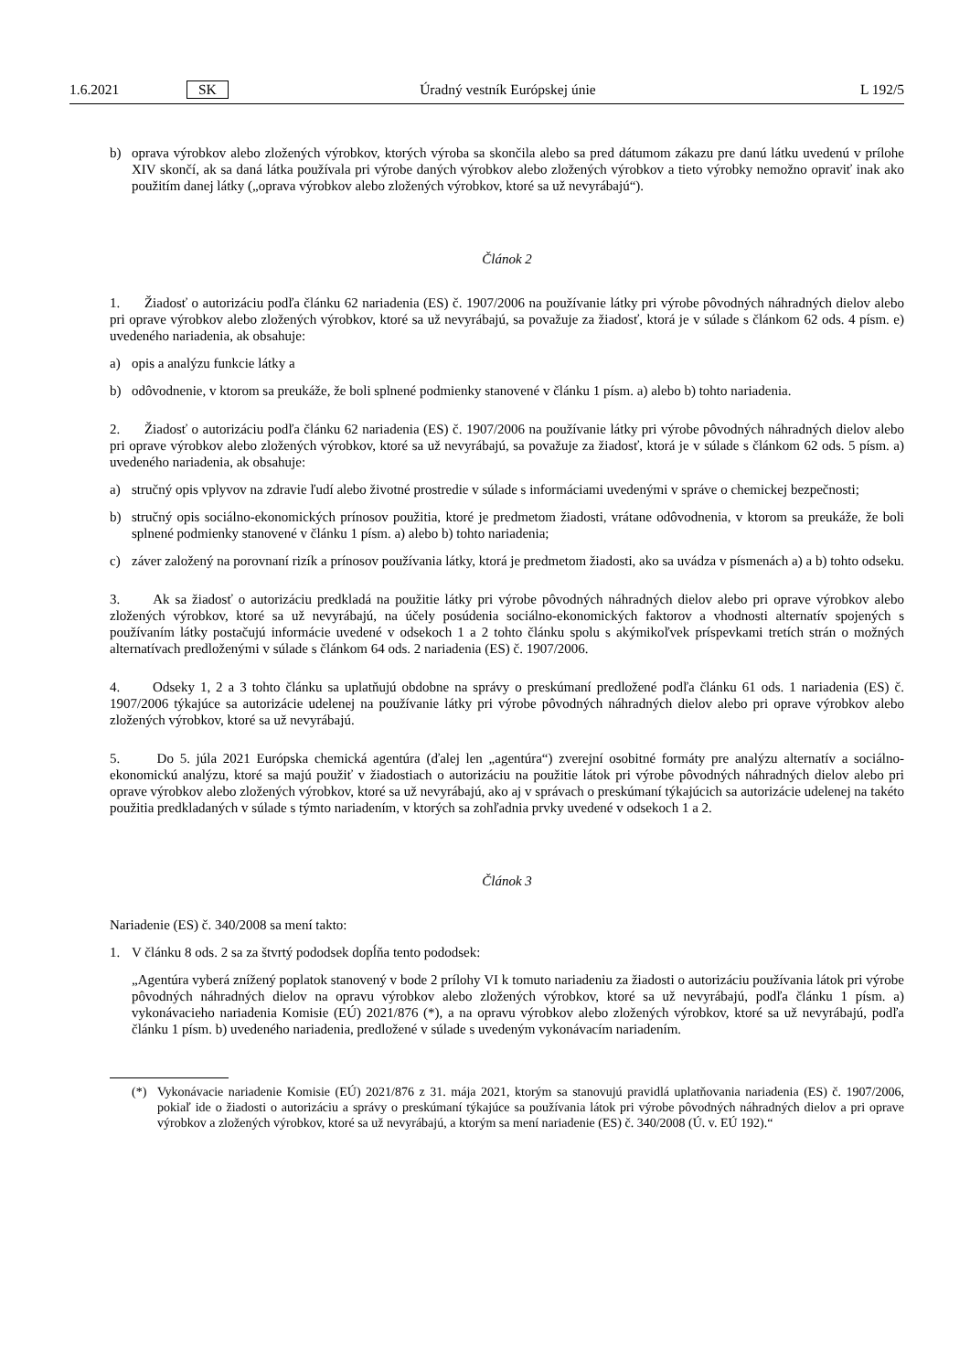1.6.2021 SK Úradný vestník Európskej únie L 192/5
b) oprava výrobkov alebo zložených výrobkov, ktorých výroba sa skončila alebo sa pred dátumom zákazu pre danú látku uvedenú v prílohe XIV skončí, ak sa daná látka používala pri výrobe daných výrobkov alebo zložených výrobkov a tieto výrobky nemožno opraviť inak ako použitím danej látky („oprava výrobkov alebo zložených výrobkov, ktoré sa už nevyrábajú“).
Článok 2
1. Žiadosť o autorizáciu podľa článku 62 nariadenia (ES) č. 1907/2006 na používanie látky pri výrobe pôvodných náhradných dielov alebo pri oprave výrobkov alebo zložených výrobkov, ktoré sa už nevyrábajú, sa považuje za žiadosť, ktorá je v súlade s článkom 62 ods. 4 písm. e) uvedeného nariadenia, ak obsahuje:
a) opis a analýzu funkcie látky a
b) odôvodnenie, v ktorom sa preukáže, že boli splnené podmienky stanovené v článku 1 písm. a) alebo b) tohto nariadenia.
2. Žiadosť o autorizáciu podľa článku 62 nariadenia (ES) č. 1907/2006 na používanie látky pri výrobe pôvodných náhradných dielov alebo pri oprave výrobkov alebo zložených výrobkov, ktoré sa už nevyrábajú, sa považuje za žiadosť, ktorá je v súlade s článkom 62 ods. 5 písm. a) uvedeného nariadenia, ak obsahuje:
a) stručný opis vplyvov na zdravie ľudí alebo životné prostredie v súlade s informáciami uvedenými v správe o chemickej bezpečnosti;
b) stručný opis sociálno-ekonomických prínosov použitia, ktoré je predmetom žiadosti, vrátane odôvodnenia, v ktorom sa preukáže, že boli splnené podmienky stanovené v článku 1 písm. a) alebo b) tohto nariadenia;
c) záver založený na porovnaní rizík a prínosov používania látky, ktorá je predmetom žiadosti, ako sa uvádza v písmenách a) a b) tohto odseku.
3. Ak sa žiadosť o autorizáciu predkladá na použitie látky pri výrobe pôvodných náhradných dielov alebo pri oprave výrobkov alebo zložených výrobkov, ktoré sa už nevyrábajú, na účely posúdenia sociálno-ekonomických faktorov a vhodnosti alternatív spojených s používaním látky postačujú informácie uvedené v odsekoch 1 a 2 tohto článku spolu s akýmikoľvek príspevkami tretích strán o možných alternatívach predloženými v súlade s článkom 64 ods. 2 nariadenia (ES) č. 1907/2006.
4. Odseky 1, 2 a 3 tohto článku sa uplatňujú obdobne na správy o preskúmaní predložené podľa článku 61 ods. 1 nariadenia (ES) č. 1907/2006 týkajúce sa autorizácie udelenej na používanie látky pri výrobe pôvodných náhradných dielov alebo pri oprave výrobkov alebo zložených výrobkov, ktoré sa už nevyrábajú.
5. Do 5. júla 2021 Európska chemická agentúra (ďalej len „agentúra“) zverejní osobitné formáty pre analýzu alternatív a sociálno-ekonomickú analýzu, ktoré sa majú použiť v žiadostiach o autorizáciu na použitie látok pri výrobe pôvodných náhradných dielov alebo pri oprave výrobkov alebo zložených výrobkov, ktoré sa už nevyrábajú, ako aj v správach o preskúmaní týkajúcich sa autorizácie udelenej na takéto použitia predkladaných v súlade s týmto nariadením, v ktorých sa zohľadnia prvky uvedené v odsekoch 1 a 2.
Článok 3
Nariadenie (ES) č. 340/2008 sa mení takto:
1. V článku 8 ods. 2 sa za štvrtý pododsek dopĺňa tento pododsek:
„Agentúra vyberá znížený poplatok stanovený v bode 2 prílohy VI k tomuto nariadeniu za žiadosti o autorizáciu používania látok pri výrobe pôvodných náhradných dielov na opravu výrobkov alebo zložených výrobkov, ktoré sa už nevyrábajú, podľa článku 1 písm. a) vykonávacieho nariadenia Komisie (EÚ) 2021/876 (*), a na opravu výrobkov alebo zložených výrobkov, ktoré sa už nevyrábajú, podľa článku 1 písm. b) uvedeného nariadenia, predložené v súlade s uvedeným vykonávacím nariadením.
(*) Vykonávacie nariadenie Komisie (EÚ) 2021/876 z 31. mája 2021, ktorým sa stanovujú pravidlá uplatňovania nariadenia (ES) č. 1907/2006, pokiaľ ide o žiadosti o autorizáciu a správy o preskúmaní týkajúce sa používania látok pri výrobe pôvodných náhradných dielov a pri oprave výrobkov a zložených výrobkov, ktoré sa už nevyrábajú, a ktorým sa mení nariadenie (ES) č. 340/2008 (Ú. v. EÚ 192).“